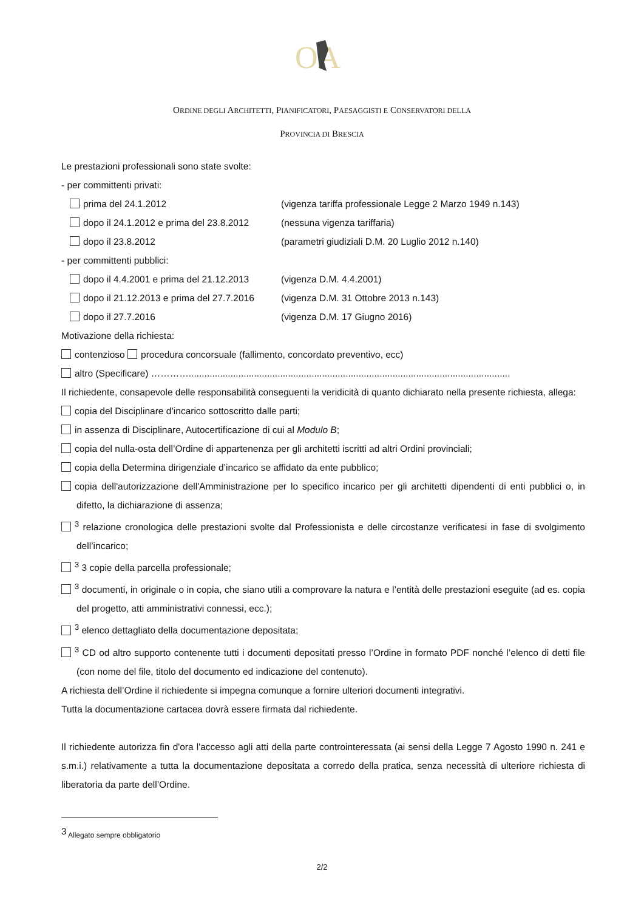OA
ORDINE DEGLI ARCHITETTI, PIANIFICATORI, PAESAGGISTI E CONSERVATORI DELLA
PROVINCIA DI BRESCIA
Le prestazioni professionali sono state svolte:
- per committenti privati:
prima del 24.1.2012 (vigenza tariffa professionale Legge 2 Marzo 1949 n.143)
dopo il 24.1.2012 e prima del 23.8.2012 (nessuna vigenza tariffaria)
dopo il 23.8.2012 (parametri giudiziali D.M. 20 Luglio 2012 n.140)
- per committenti pubblici:
dopo il 4.4.2001 e prima del 21.12.2013 (vigenza D.M. 4.4.2001)
dopo il 21.12.2013 e prima del 27.7.2016 (vigenza D.M. 31 Ottobre 2013 n.143)
dopo il 27.7.2016 (vigenza D.M. 17 Giugno 2016)
Motivazione della richiesta:
contenzioso procedura concorsuale (fallimento, concordato preventivo, ecc)
altro (Specificare) …………...........................................................................................................................
Il richiedente, consapevole delle responsabilità conseguenti la veridicità di quanto dichiarato nella presente richiesta, allega:
copia del Disciplinare d’incarico sottoscritto dalle parti;
in assenza di Disciplinare, Autocertificazione di cui al Modulo B;
copia del nulla-osta dell’Ordine di appartenenza per gli architetti iscritti ad altri Ordini provinciali;
copia della Determina dirigenziale d’incarico se affidato da ente pubblico;
copia dell'autorizzazione dell'Amministrazione per lo specifico incarico per gli architetti dipendenti di enti pubblici o, in difetto, la dichiarazione di assenza;
<sup>3</sup> relazione cronologica delle prestazioni svolte dal Professionista e delle circostanze verificatesi in fase di svolgimento dell’incarico;
<sup>3</sup> 3 copie della parcella professionale;
<sup>3</sup> documenti, in originale o in copia, che siano utili a comprovare la natura e l’entità delle prestazioni eseguite (ad es. copia del progetto, atti amministrativi connessi, ecc.);
<sup>3</sup> elenco dettagliato della documentazione depositata;
<sup>3</sup> CD od altro supporto contenente tutti i documenti depositati presso l’Ordine in formato PDF nonché l’elenco di detti file (con nome del file, titolo del documento ed indicazione del contenuto).
A richiesta dell’Ordine il richiedente si impegna comunque a fornire ulteriori documenti integrativi.
Tutta la documentazione cartacea dovrà essere firmata dal richiedente.
Il richiedente autorizza fin d'ora l'accesso agli atti della parte controinteressata (ai sensi della Legge 7 Agosto 1990 n. 241 e s.m.i.) relativamente a tutta la documentazione depositata a corredo della pratica, senza necessità di ulteriore richiesta di liberatoria da parte dell’Ordine.
<sup>3</sup> Allegato sempre obbligatorio
2/2